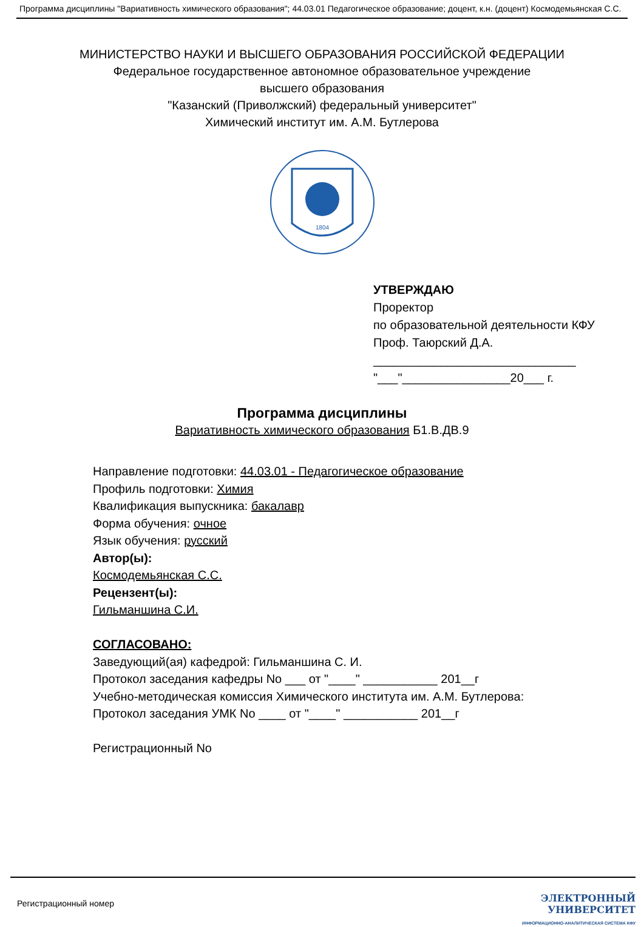Программа дисциплины "Вариативность химического образования"; 44.03.01 Педагогическое образование; доцент, к.н. (доцент) Космодемьянская С.С.
МИНИСТЕРСТВО НАУКИ И ВЫСШЕГО ОБРАЗОВАНИЯ РОССИЙСКОЙ ФЕДЕРАЦИИ
Федеральное государственное автономное образовательное учреждение
высшего образования
"Казанский (Приволжский) федеральный университет"
Химический институт им. А.М. Бутлерова
1804
УТВЕРЖДАЮ
Проректор
по образовательной деятельности КФУ
Проф. Таюрский Д.А.
______________________________
"___"________________20___ г.
Программа дисциплины
Вариативность химического образования Б1.В.ДВ.9
Направление подготовки: 44.03.01 - Педагогическое образование
Профиль подготовки: Химия
Квалификация выпускника: бакалавр
Форма обучения: очное
Язык обучения: русский
Автор(ы):
Космодемьянская С.С.
Рецензент(ы):
Гильманшина С.И.
СОГЛАСОВАНО:
Заведующий(ая) кафедрой: Гильманшина С. И.
Протокол заседания кафедры No ___ от "____" ___________ 201__г
Учебно-методическая комиссия Химического института им. А.М. Бутлерова:
Протокол заседания УМК No ____ от "____" ___________ 201__г
Регистрационный No
Регистрационный номер
ЭЛЕКТРОННЫЙ
УНИВЕРСИТЕТ
ИНФОРМАЦИОННО-АНАЛИТИЧЕСКАЯ СИСТЕМА КФУ